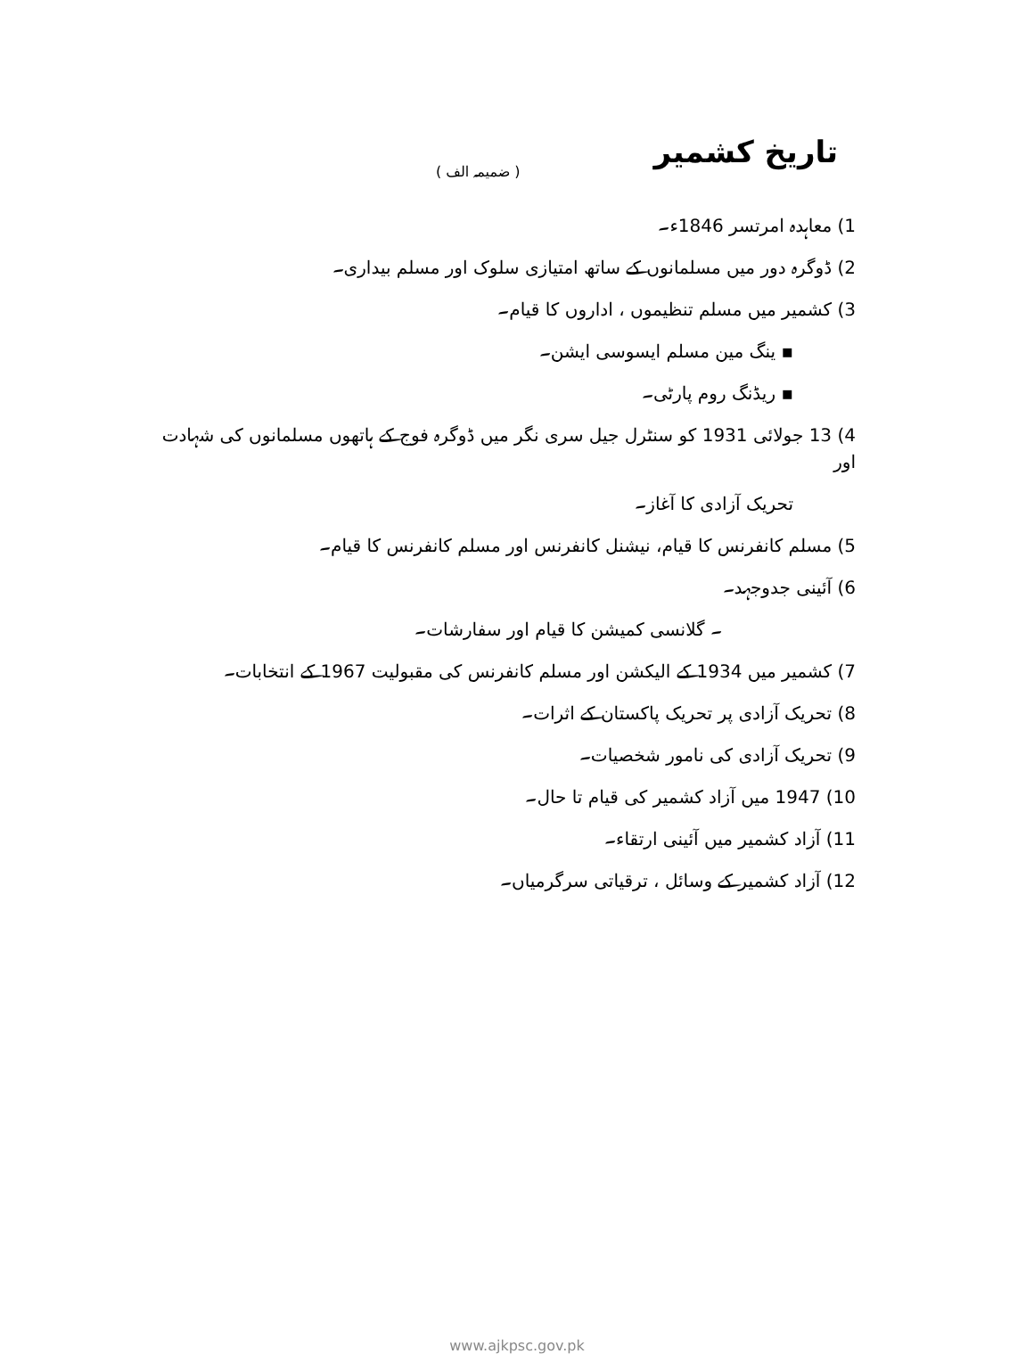تاریخ کشمیر
( ضمیمہ الف )
1) معاہدہ امرتسر 1846ء۔
2) ڈوگرہ دور میں مسلمانوں کے ساتھ امتیازی سلوک اور مسلم بیداری۔
3) کشمیر میں مسلم تنظیموں ، اداروں کا قیام۔
▪ ینگ مین مسلم ایسوسی ایشن۔
▪ ریڈنگ روم پارٹی۔
4) 13 جولائی 1931 کو سنٹرل جیل سری نگر میں ڈوگرہ فوج کے ہاتھوں مسلمانوں کی شہادت اور
تحریک آزادی کا آغاز۔
5) مسلم کانفرنس کا قیام، نیشنل کانفرنس اور مسلم کانفرنس کا قیام۔
6) آئینی جدوجہد۔
۔ گلانسی کمیشن کا قیام اور سفارشات۔
7) کشمیر میں 1934 کے الیکشن اور مسلم کانفرنس کی مقبولیت 1967 کے انتخابات۔
8) تحریک آزادی پر تحریک پاکستان کے اثرات۔
9) تحریک آزادی کی نامور شخصیات۔
10) 1947 میں آزاد کشمیر کی قیام تا حال۔
11) آزاد کشمیر میں آئینی ارتقاء۔
12) آزاد کشمیر کے وسائل ، ترقیاتی سرگرمیاں۔
www.ajkpsc.gov.pk